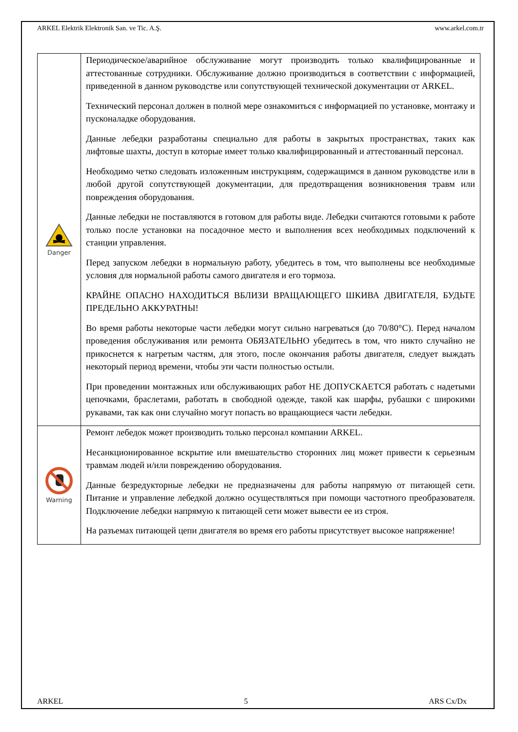ARKEL Elektrik Elektronik San. ve Tic. A.Ş. www.arkel.com.tr
| Danger | Периодическое/аварийное обслуживание могут производить только квалифицированные и аттестованные сотрудники. Обслуживание должно производиться в соответствии с информацией, приведенной в данном руководстве или сопутствующей технической документации от ARKEL. Технический персонал должен в полной мере ознакомиться с информацией по установке, монтажу и пусконаладке оборудования. Данные лебедки разработаны специально для работы в закрытых пространствах, таких как лифтовые шахты, доступ в которые имеет только квалифицированный и аттестованный персонал. Необходимо четко следовать изложенным инструкциям, содержащимся в данном руководстве или в любой другой сопутствующей документации, для предотвращения возникновения травм или повреждения оборудования. Данные лебедки не поставляются в готовом для работы виде. Лебедки считаются готовыми к работе только после установки на посадочное место и выполнения всех необходимых подключений к станции управления. Перед запуском лебедки в нормальную работу, убедитесь в том, что выполнены все необходимые условия для нормальной работы самого двигателя и его тормоза. КРАЙНЕ ОПАСНО НАХОДИТЬСЯ ВБЛИЗИ ВРАЩАЮЩЕГО ШКИВА ДВИГАТЕЛЯ, БУДЬТЕ ПРЕДЕЛЬНО АККУРАТНЫ! Во время работы некоторые части лебедки могут сильно нагреваться (до 70/80°C). Перед началом проведения обслуживания или ремонта ОБЯЗАТЕЛЬНО убедитесь в том, что никто случайно не прикоснется к нагретым частям, для этого, после окончания работы двигателя, следует выждать некоторый период времени, чтобы эти части полностью остыли. При проведении монтажных или обслуживающих работ НЕ ДОПУСКАЕТСЯ работать с надетыми цепочками, браслетами, работать в свободной одежде, такой как шарфы, рубашки с широкими рукавами, так как они случайно могут попасть во вращающиеся части лебедки. |
| Warning | Ремонт лебедок может производить только персонал компании ARKEL. Несанкционированное вскрытие или вмешательство сторонних лиц может привести к серьезным травмам людей и/или повреждению оборудования. Данные безредукторные лебедки не предназначены для работы напрямую от питающей сети. Питание и управление лебедкой должно осуществляться при помощи частотного преобразователя. Подключение лебедки напрямую к питающей сети может вывести ее из строя. На разъемах питающей цепи двигателя во время его работы присутствует высокое напряжение! |
ARKEL 5 ARS Cx/Dx